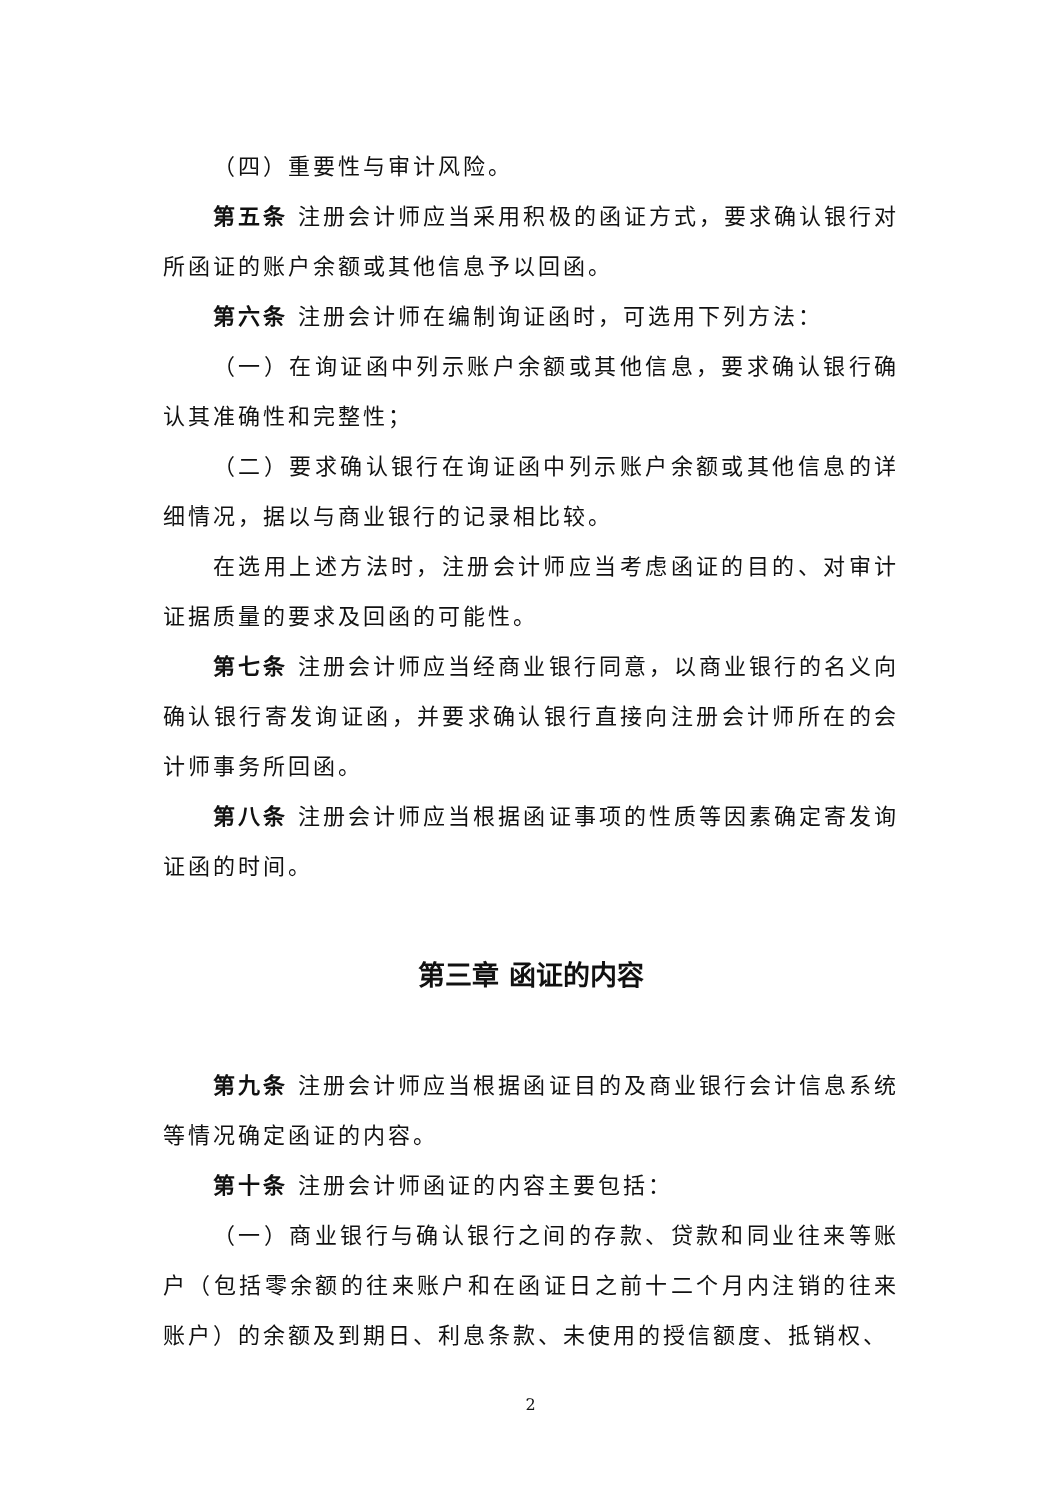（四）重要性与审计风险。
第五条 注册会计师应当采用积极的函证方式，要求确认银行对所函证的账户余额或其他信息予以回函。
第六条 注册会计师在编制询证函时，可选用下列方法：
（一）在询证函中列示账户余额或其他信息，要求确认银行确认其准确性和完整性；
（二）要求确认银行在询证函中列示账户余额或其他信息的详细情况，据以与商业银行的记录相比较。
在选用上述方法时，注册会计师应当考虑函证的目的、对审计证据质量的要求及回函的可能性。
第七条 注册会计师应当经商业银行同意，以商业银行的名义向确认银行寄发询证函，并要求确认银行直接向注册会计师所在的会计师事务所回函。
第八条 注册会计师应当根据函证事项的性质等因素确定寄发询证函的时间。
第三章 函证的内容
第九条 注册会计师应当根据函证目的及商业银行会计信息系统等情况确定函证的内容。
第十条 注册会计师函证的内容主要包括：
（一）商业银行与确认银行之间的存款、贷款和同业往来等账户（包括零余额的往来账户和在函证日之前十二个月内注销的往来账户）的余额及到期日、利息条款、未使用的授信额度、抵销权、
2